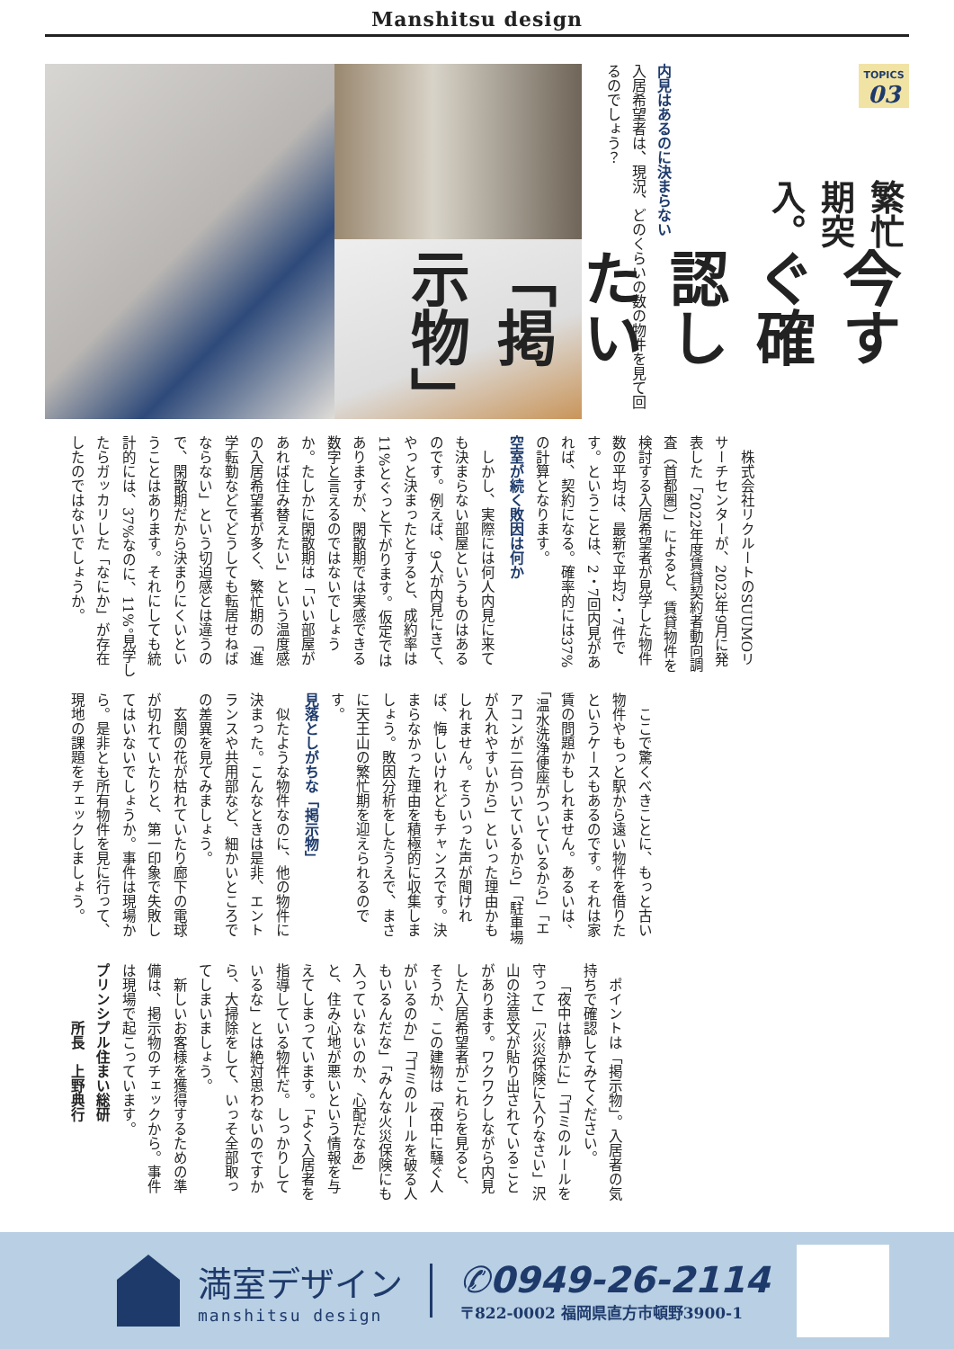Manshitsu design
TOPICS
03
繁忙期突入。
今すぐ確認したい「掲示物」
内見はあるのに決まらない
入居希望者は、現況、どのくらいの数の物件を見て回るのでしょう？
株式会社リクルートのSUUMOリサーチセンターが、2023年9月に発表した「2022年度賃貸契約者動向調査（首都圏）」によると、賃貸物件を検討する入居希望者が見学した物件数の平均は、最新で平均2・7件です。ということは、2・7回内見があれば、契約になる。確率的には37%の計算となります。
空室が続く敗因は何か
しかし、実際には何人内見に来ても決まらない部屋というものはあるのです。例えば、9人が内見にきて、やっと決まったとすると、成約率は11%とぐっと下がります。仮定ではありますが、閑散期では実感できる数字と言えるのではないでしょうか。たしかに閑散期は「いい部屋があれば住み替えたい」という温度感の入居希望者が多く、繁忙期の「進学転勤などでどうしても転居せねばならない」という切迫感とは違うので、閑散期だから決まりにくいということはあります。それにしても統計的には、37%なのに、11%。見学したらガッカリした「なにか」が存在したのではないでしょうか。
ここで驚くべきことに、もっと古い物件やもっと駅から遠い物件を借りたというケースもあるのです。それは家賃の問題かもしれません。あるいは、「温水洗浄便座がついているから」「エアコンが二台ついているから」「駐車場が入れやすいから」といった理由かもしれません。そういった声が聞ければ、悔しいけれどもチャンスです。決まらなかった理由を積極的に収集しましょう。敗因分析をしたうえで、まさに天王山の繁忙期を迎えられるのです。
見落としがちな「掲示物」
似たような物件なのに、他の物件に決まった。こんなときは是非、エントランスや共用部など、細かいところでの差異を見てみましょう。
玄関の花が枯れていたり廊下の電球が切れていたりと、第一印象で失敗してはいないでしょうか。事件は現場から。是非とも所有物件を見に行って、現地の課題をチェックしましょう。
ポイントは「掲示物」。入居者の気持ちで確認してみてください。
「夜中は静かに」「ゴミのルールを守って」「火災保険に入りなさい」沢山の注意文が貼り出されていることがあります。ワクワクしながら内見した入居希望者がこれらを見ると、そうか、この建物は「夜中に騒ぐ人がいるのか」「ゴミのルールを破る人もいるんだな」「みんな火災保険にも入っていないのか、心配だなあ」と、住み心地が悪いという情報を与えてしまっています。「よく入居者を指導している物件だ。しっかりしているな」とは絶対思わないのですから、大掃除をして、いっそ全部取ってしまいましょう。
新しいお客様を獲得するための準備は、掲示物のチェックから。事件は現場で起こっています。
プリンシプル住まい総研
　　　　所長　上野典行
満室デザイン
manshitsu design
✆0949-26-2114
〒822-0002 福岡県直方市頓野3900-1